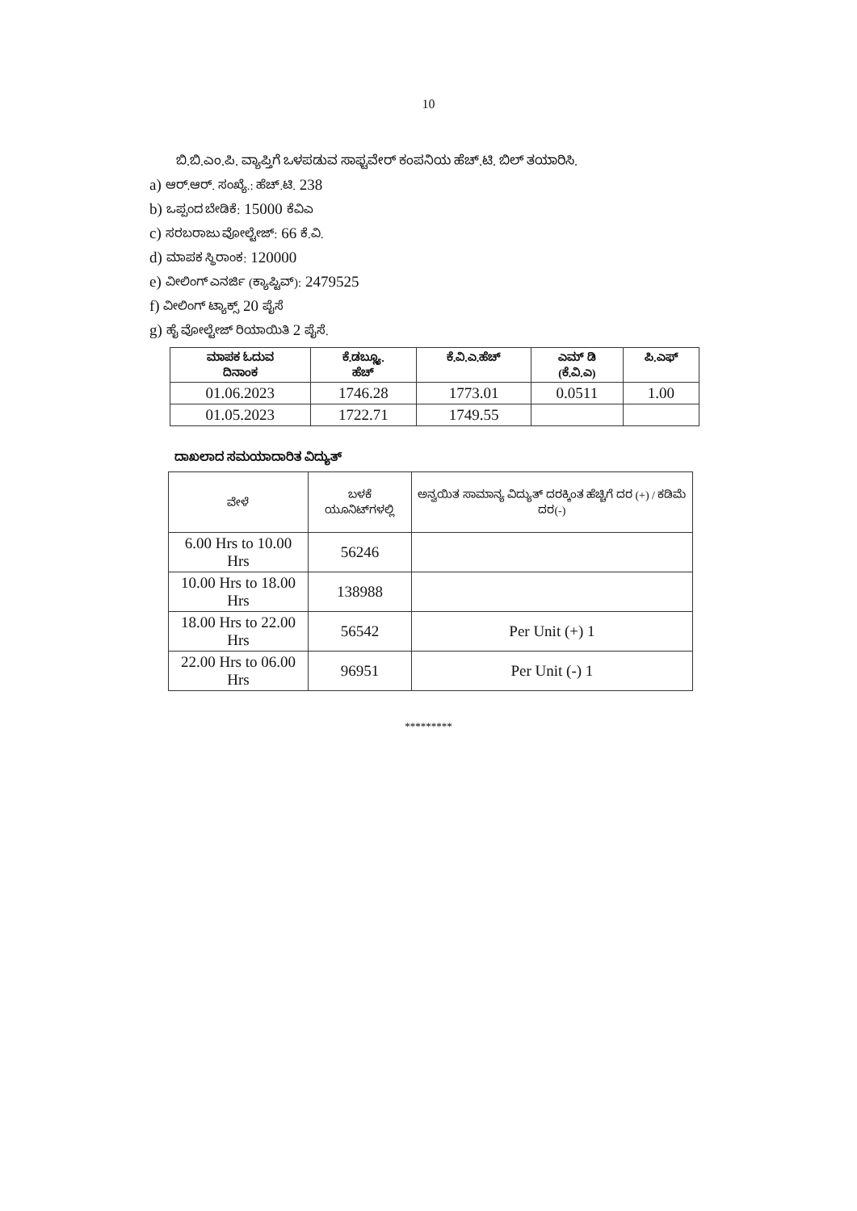10
ಬಿ.ಬಿ.ಎಂ.ಪಿ. ವ್ಯಾಪ್ತಿಗೆ ಒಳಪಡುವ ಸಾಫ್ಟವೇರ್ ಕಂಪನಿಯ ಹೆಚ್.ಟಿ. ಬಿಲ್ ತಯಾರಿಸಿ.
a) ಆರ್.ಆರ್. ಸಂಖ್ಯೆ.: ಹೆಚ್.ಟಿ. 238
b) ಒಪ್ಪಂದ ಬೇಡಿಕೆ: 15000 ಕೆವಿಎ
c) ಸರಬರಾಜು ವೋಲ್ಟೇಜ್: 66 ಕೆ.ವಿ.
d) ಮಾಪಕ ಸ್ಥಿರಾಂಕ: 120000
e) ವೀಲಿಂಗ್ ಎನರ್ಜಿ (ಕ್ಯಾಪ್ಟಿವ್): 2479525
f) ವೀಲಿಂಗ್ ಟ್ಯಾಕ್ಸ್ 20 ಪೈಸೆ
g) ಹೈ ವೋಲ್ಟೇಜ್ ರಿಯಾಯಿತಿ 2 ಪೈಸೆ.
| ಮಾಪಕ ಓದುವ ದಿನಾಂಕ | ಕೆ.ಡಬ್ಲ್ಯೂ. ಹೆಚ್ | ಕೆ.ವಿ.ಎ.ಹೆಚ್ | ಎಮ್ ಡಿ (ಕೆ.ವಿ.ಎ) | ಪಿ.ಎಫ್ |
| --- | --- | --- | --- | --- |
| 01.06.2023 | 1746.28 | 1773.01 | 0.0511 | 1.00 |
| 01.05.2023 | 1722.71 | 1749.55 | | |
ದಾಖಲಾದ ಸಮಯಾದಾರಿತ ವಿದ್ಯುತ್
| ವೇಳೆ | ಬಳಕೆ ಯೂನಿಟ್‌ಗಳಲ್ಲಿ | ಅನ್ವಯಿತ ಸಾಮಾನ್ಯ ವಿದ್ಯುತ್ ದರಕ್ಕಿಂತ ಹೆಚ್ಚಿಗೆ ದರ (+) / ಕಡಿಮೆ ದರ(-) |
| --- | --- | --- |
| 6.00 Hrs to 10.00 Hrs | 56246 | |
| 10.00 Hrs to 18.00 Hrs | 138988 | |
| 18.00 Hrs to 22.00 Hrs | 56542 | Per Unit (+) 1 |
| 22.00 Hrs to 06.00 Hrs | 96951 | Per Unit (-) 1 |
*********